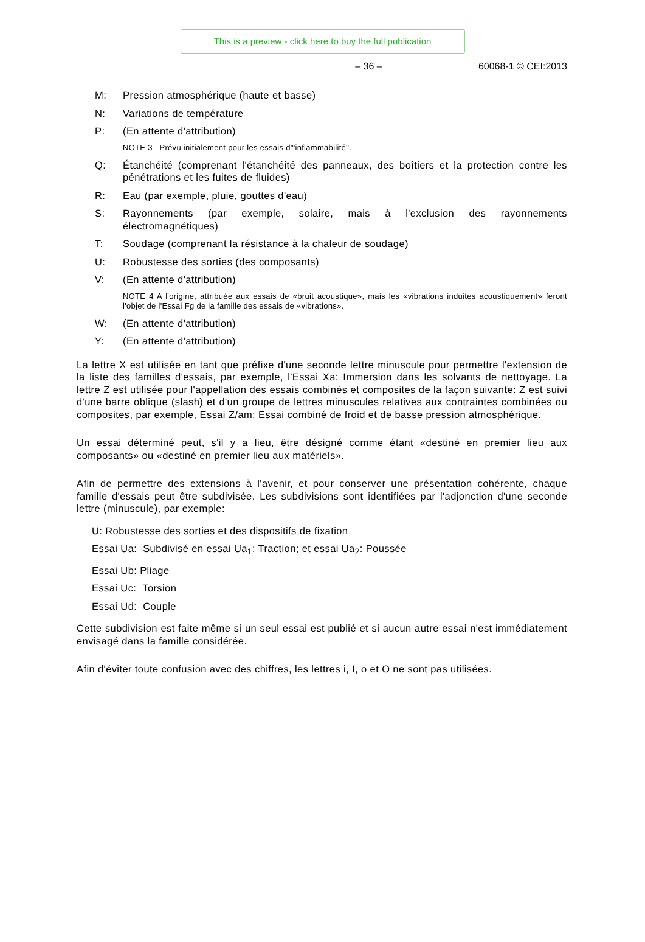This is a preview - click here to buy the full publication
– 36 – 60068-1 © CEI:2013
M: Pression atmosphérique (haute et basse)
N: Variations de température
P: (En attente d'attribution)
NOTE 3 Prévu initialement pour les essais d'"inflammabilité".
Q: Étanchéité (comprenant l'étanchéité des panneaux, des boîtiers et la protection contre les pénétrations et les fuites de fluides)
R: Eau (par exemple, pluie, gouttes d'eau)
S: Rayonnements (par exemple, solaire, mais à l'exclusion des rayonnements électromagnétiques)
T: Soudage (comprenant la résistance à la chaleur de soudage)
U: Robustesse des sorties (des composants)
V: (En attente d'attribution)
NOTE 4 A l'origine, attribuée aux essais de «bruit acoustique», mais les «vibrations induites acoustiquement» feront l'objet de l'Essai Fg de la famille des essais de «vibrations».
W: (En attente d'attribution)
Y: (En attente d'attribution)
La lettre X est utilisée en tant que préfixe d'une seconde lettre minuscule pour permettre l'extension de la liste des familles d'essais, par exemple, l'Essai Xa: Immersion dans les solvants de nettoyage. La lettre Z est utilisée pour l'appellation des essais combinés et composites de la façon suivante: Z est suivi d'une barre oblique (slash) et d'un groupe de lettres minuscules relatives aux contraintes combinées ou composites, par exemple, Essai Z/am: Essai combiné de froid et de basse pression atmosphérique.
Un essai déterminé peut, s'il y a lieu, être désigné comme étant «destiné en premier lieu aux composants» ou «destiné en premier lieu aux matériels».
Afin de permettre des extensions à l'avenir, et pour conserver une présentation cohérente, chaque famille d'essais peut être subdivisée. Les subdivisions sont identifiées par l'adjonction d'une seconde lettre (minuscule), par exemple:
U: Robustesse des sorties et des dispositifs de fixation
Essai Ua: Subdivisé en essai Ua<sub>1</sub>: Traction; et essai Ua<sub>2</sub>: Poussée
Essai Ub: Pliage
Essai Uc: Torsion
Essai Ud: Couple
Cette subdivision est faite même si un seul essai est publié et si aucun autre essai n'est immédiatement envisagé dans la famille considérée.
Afin d'éviter toute confusion avec des chiffres, les lettres i, I, o et O ne sont pas utilisées.